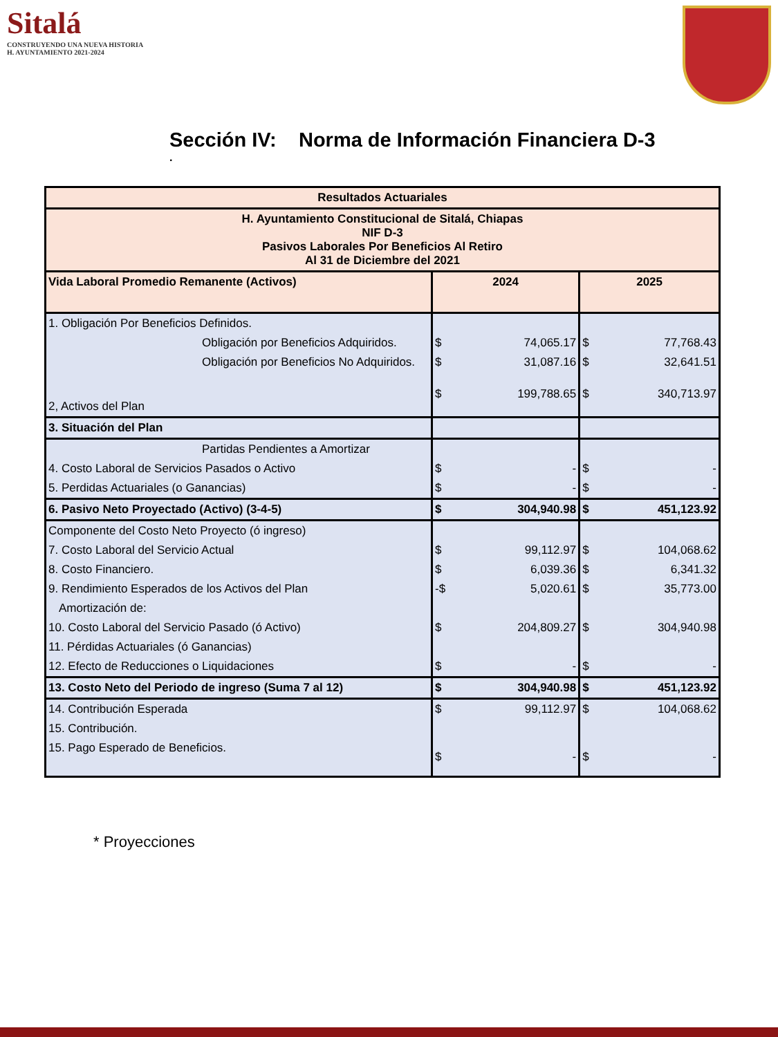Sitalá
CONSTRUYENDO UNA NUEVA HISTORIA
H. AYUNTAMIENTO 2021-2024
Sección IV: Norma de Información Financiera D-3
.
| Resultados Actuariales | | | | |
| H. Ayuntamiento Constitucional de Sitalá, Chiapas NIF D-3 Pasivos Laborales Por Beneficios Al Retiro Al 31 de Diciembre del 2021 | | | | |
| Vida Laboral Promedio Remanente (Activos) | 2024 | | 2025 | |
| 1. Obligación Por Beneficios Definidos. | | | | |
| Obligación por Beneficios Adquiridos. | $ | 74,065.17 | $ | 77,768.43 |
| Obligación por Beneficios No Adquiridos. | $ | 31,087.16 | $ | 32,641.51 |
| 2, Activos del Plan | $ | 199,788.65 | $ | 340,713.97 |
| 3. Situación del Plan | | | | |
| Partidas Pendientes a Amortizar | | | | |
| 4. Costo Laboral de Servicios Pasados o Activo | $ | - | $ | - |
| 5. Perdidas Actuariales (o Ganancias) | $ | - | $ | - |
| 6. Pasivo Neto Proyectado (Activo) (3-4-5) | $ | 304,940.98 | $ | 451,123.92 |
| Componente del Costo Neto Proyecto (ó ingreso) | | | | |
| 7. Costo Laboral del Servicio Actual | $ | 99,112.97 | $ | 104,068.62 |
| 8. Costo Financiero. | $ | 6,039.36 | $ | 6,341.32 |
| 9. Rendimiento Esperados de los Activos del Plan | -$ | 5,020.61 | $ | 35,773.00 |
| Amortización de: | | | | |
| 10. Costo Laboral del Servicio Pasado (ó Activo) | $ | 204,809.27 | $ | 304,940.98 |
| 11. Pérdidas Actuariales (ó Ganancias) | | | | |
| 12. Efecto de Reducciones o Liquidaciones | $ | - | $ | - |
| 13. Costo Neto del Periodo de ingreso (Suma 7 al 12) | $ | 304,940.98 | $ | 451,123.92 |
| 14. Contribución Esperada | $ | 99,112.97 | $ | 104,068.62 |
| 15. Contribución. | | | | |
| 15. Pago Esperado de Beneficios. | $ | - | $ | - |
* Proyecciones